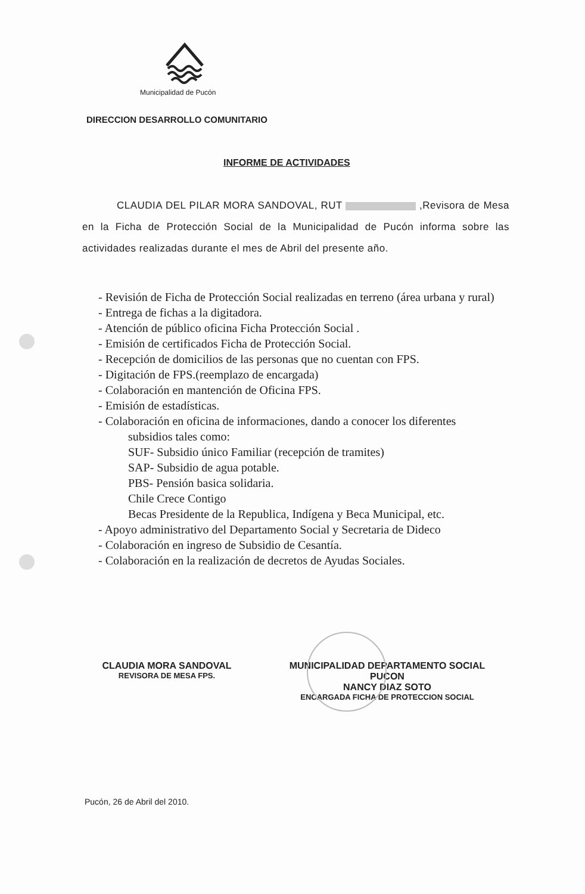Municipalidad de Pucón
DIRECCION DESARROLLO COMUNITARIO
INFORME DE ACTIVIDADES
CLAUDIA DEL PILAR MORA SANDOVAL, RUT ,Revisora de Mesa en la Ficha de Protección Social de la Municipalidad de Pucón informa sobre las actividades realizadas durante el mes de Abril del presente año.
- Revisión de Ficha de Protección Social realizadas en terreno (área urbana y rural)
- Entrega de fichas a la digitadora.
- Atención de público oficina Ficha Protección Social .
- Emisión de certificados Ficha de Protección Social.
- Recepción de domicilios de las personas que no cuentan con FPS.
- Digitación de FPS.(reemplazo de encargada)
- Colaboración en mantención de Oficina FPS.
- Emisión de estadísticas.
- Colaboración en oficina de informaciones, dando a conocer los diferentes
subsidios tales como:
SUF- Subsidio único Familiar (recepción de tramites)
SAP- Subsidio de agua potable.
PBS- Pensión basica solidaria.
Chile Crece Contigo
Becas Presidente de la Republica, Indígena y Beca Municipal, etc.
- Apoyo administrativo del Departamento Social y Secretaria de Dideco
- Colaboración en ingreso de Subsidio de Cesantía.
- Colaboración en la realización de decretos de Ayudas Sociales.
CLAUDIA MORA SANDOVAL
REVISORA DE MESA FPS.
MUNICIPALIDAD DEPARTAMENTO SOCIAL PUCON
NANCY DIAZ SOTO
ENCARGADA FICHA DE PROTECCION SOCIAL
Pucón, 26 de Abril del 2010.